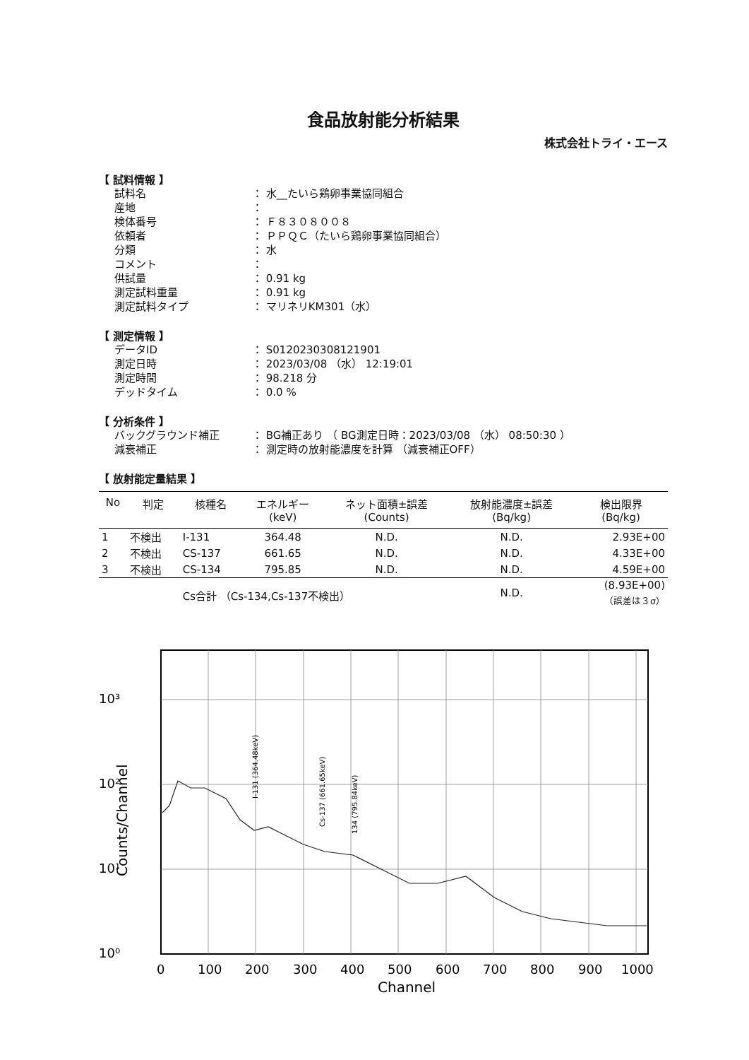食品放射能分析結果
株式会社トライ・エース
【 試料情報 】
試料名 ： 水__たいら鶏卵事業協同組合
産地 ：
検体番号 ： Ｆ８３０８００８
依頼者 ： ＰＰＱＣ（たいら鶏卵事業協同組合）
分類 ： 水
コメント ：
供試量 ： 0.91 kg
測定試料重量 ： 0.91 kg
測定試料タイプ ： マリネリKM301（水）
【 測定情報 】
データID ： S0120230308121901
測定日時 ： 2023/03/08 （水） 12:19:01
測定時間 ： 98.218 分
デッドタイム ： 0.0 %
【 分析条件 】
バックグラウンド補正 ： BG補正あり （ BG測定日時：2023/03/08 （水） 08:50:30 ）
減衰補正 ： 測定時の放射能濃度を計算 （減衰補正OFF）
【 放射能定量結果 】
| No | 判定 | 核種名 | エネルギー (keV) | ネット面積±誤差 (Counts) | 放射能濃度±誤差 (Bq/kg) | 検出限界 (Bq/kg) |
| --- | --- | --- | --- | --- | --- | --- |
| 1 | 不検出 | I-131 | 364.48 | N.D. | N.D. | 2.93E+00 |
| 2 | 不検出 | CS-137 | 661.65 | N.D. | N.D. | 4.33E+00 |
| 3 | 不検出 | CS-134 | 795.85 | N.D. | N.D. | 4.59E+00 |
| | | Cs合計 （Cs-134,Cs-137不検出） | | | N.D. | (8.93E+00) （誤差は３σ） |
10³
10²
10¹
10⁰
0
100
200
300
400
500
600
700
800
900
1000
Channel
Counts/Channel
I-131 (364.48keV)
Cs-137 (661.65keV)
134 (795.84keV)